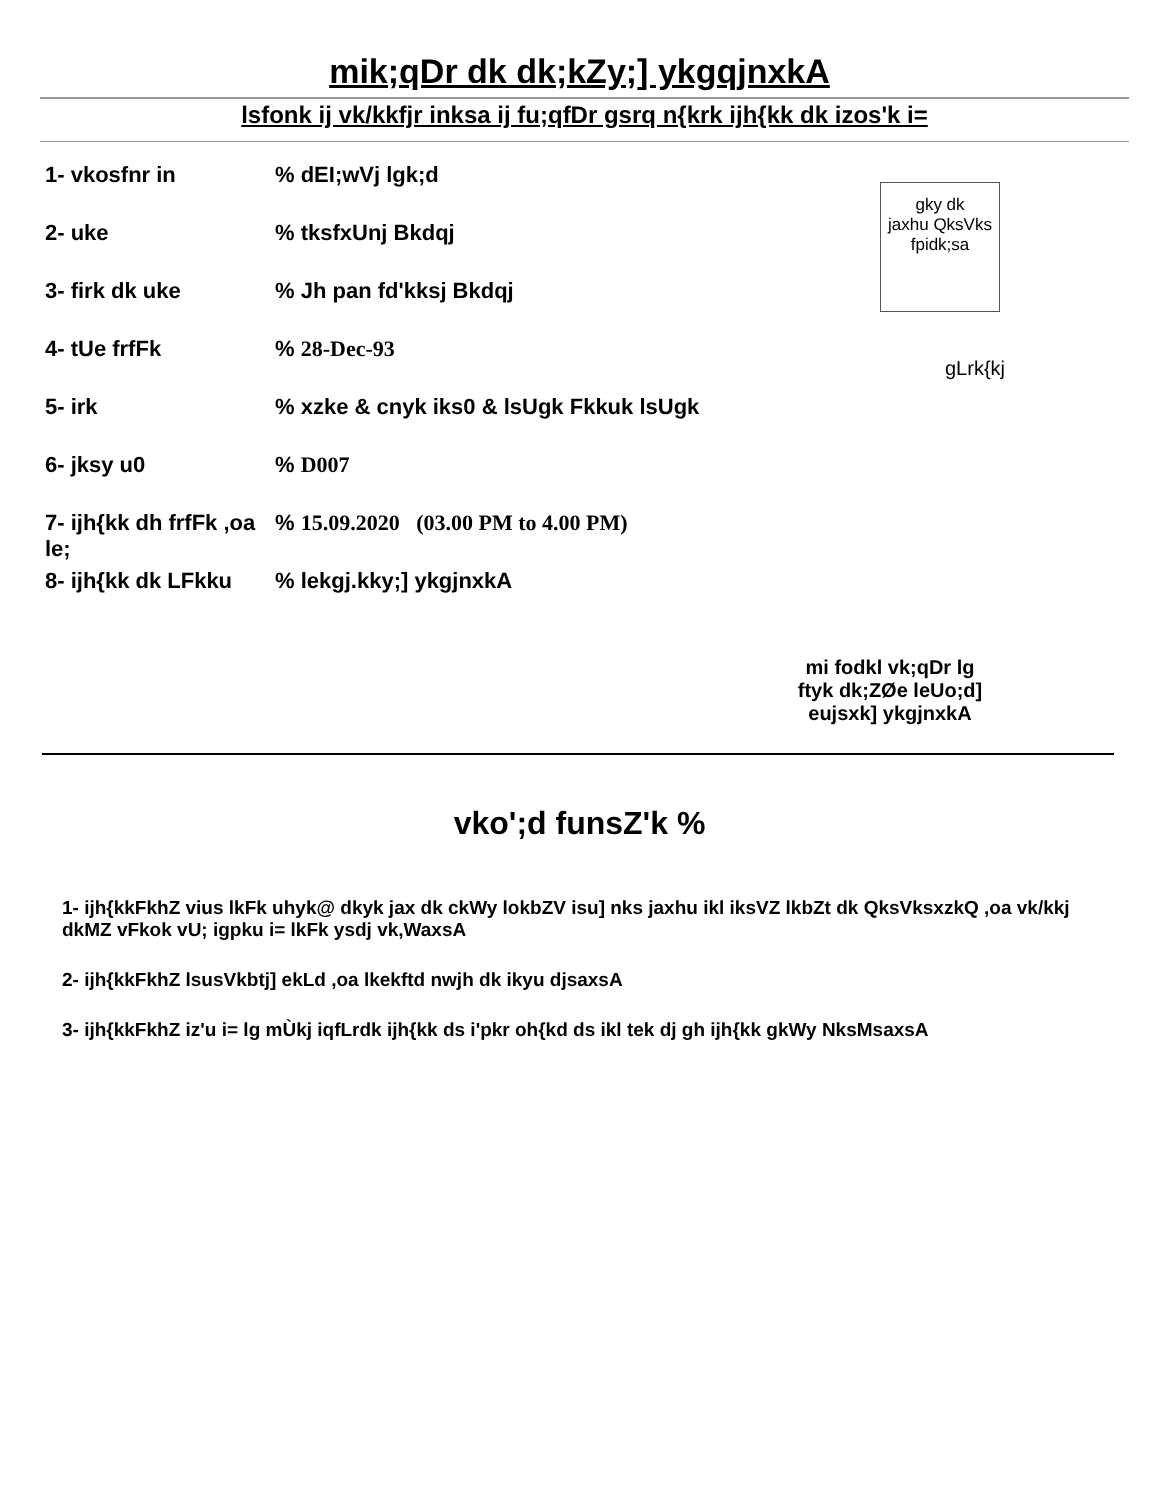mik;qDr dk dk;kZy;] ykgqjnxkA
lsfonk ij vk/kkfjr inksa ij fu;qfDr gsrq n{krk ijh{kk dk izos'k i=
1- vkosfnr in% dEI;wVj lgk;d
2- uke% tksfxUnj Bkdqj
3- firk dk uke% Jh pan fd'kksj Bkdqj
4- tUe frfFk% 28-Dec-93
5- irk% xzke & cnyk iks0 & lsUgk Fkkuk lsUgk
6- jksy u0% D007
7- ijh{kk dh frfFk ,oa le;% 15.09.2020 (03.00 PM to 4.00 PM)
8- ijh{kk dk LFkku% lekgj.kky;] ykgjnxkA
gky dk
jaxhu QksVks
fpidk;sa
gLrk{kj
mi fodkl vk;qDr lg
ftyk dk;ZØe leUo;d]
eujsxk] ykgjnxkA
vko';d funsZ'k %
1- ijh{kkFkhZ vius lkFk uhyk@ dkyk jax dk ckWy lokbZV isu] nks jaxhu ikl iksVZ lkbZt dk QksVksxzkQ ,oa vk/kkj dkMZ vFkok vU; igpku i= lkFk ysdj vk,WaxsA
2- ijh{kkFkhZ lsusVkbtj] ekLd ,oa lkekftd nwjh dk ikyu djsaxsA
3- ijh{kkFkhZ iz'u i= lg mÙkj iqfLrdk ijh{kk ds i'pkr oh{kd ds ikl tek dj gh ijh{kk gkWy NksMsaxsA